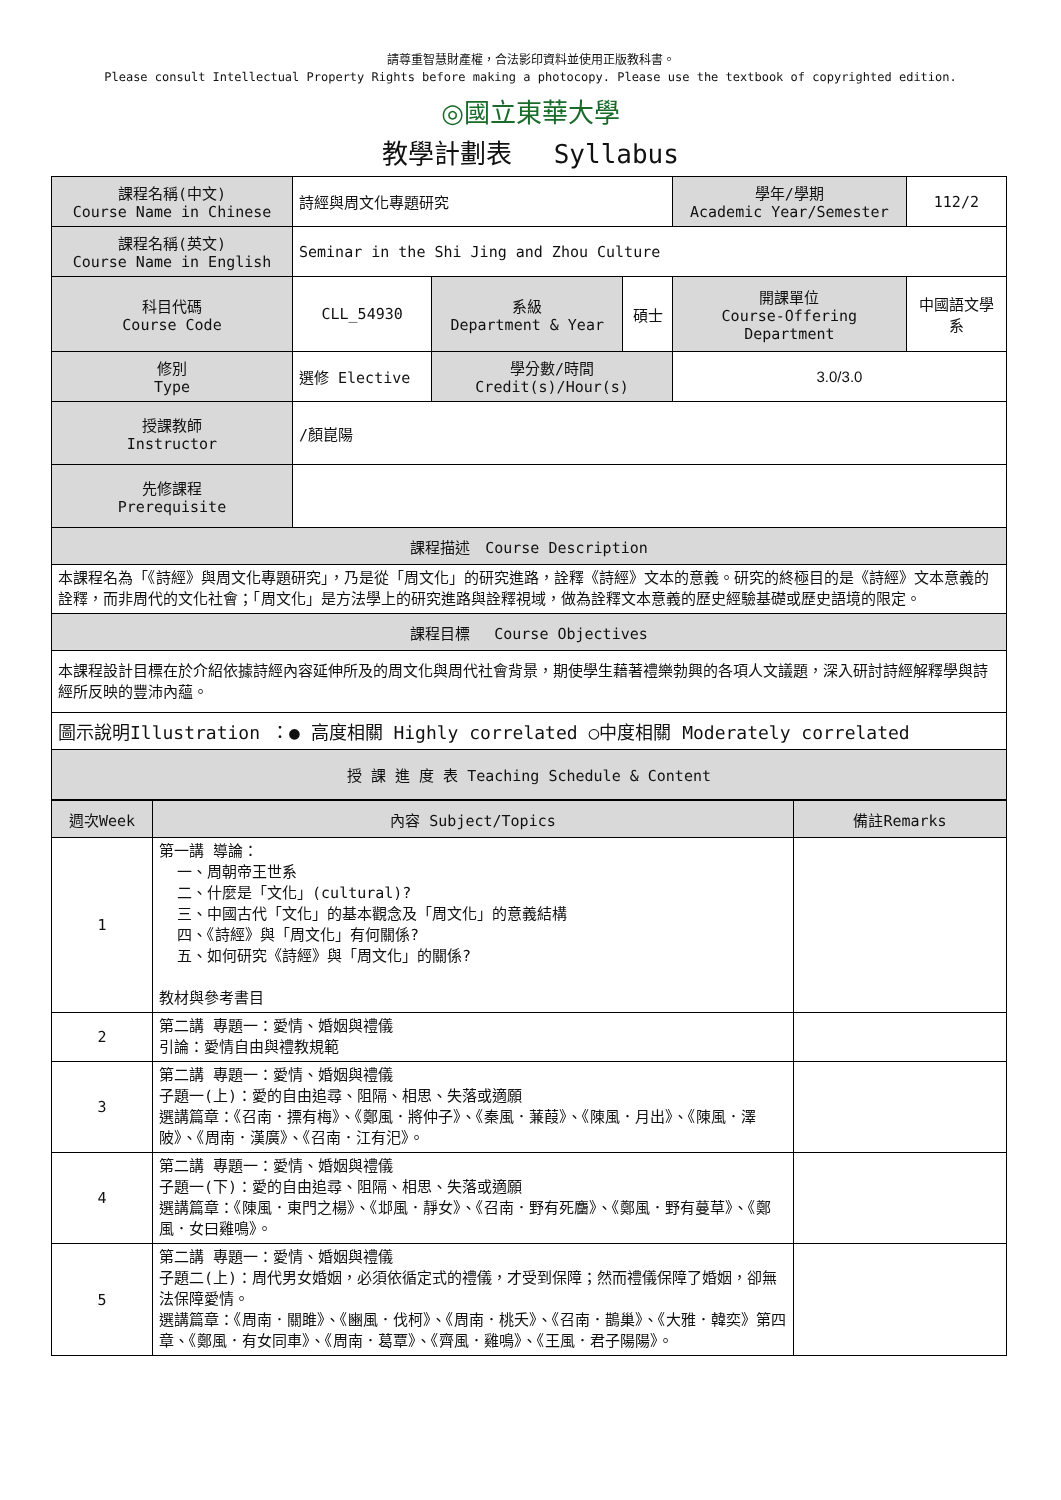請尊重智慧財產權，合法影印資料並使用正版教科書。
Please consult Intellectual Property Rights before making a photocopy. Please use the textbook of copyrighted edition.
◎國立東華大學
教學計劃表　 Syllabus
| 課程名稱(中文) Course Name in Chinese | 詩經與周文化專題研究 | | | 學年/學期 Academic Year/Semester | 112/2 |
| 課程名稱(英文) Course Name in English | Seminar in the Shi Jing and Zhou Culture | | | | |
| 科目代碼 Course Code | CLL_54930 | 系級 Department & Year | 碩士 | 開課單位 Course-Offering Department | 中國語文學系 |
| 修別 Type | 選修 Elective | 學分數/時間 Credit(s)/Hour(s) | | 3.0/3.0 | |
| 授課教師 Instructor | /顏崑陽 | | | | |
| 先修課程 Prerequisite | | | | | |
| 課程描述 Course Description | | | | | |
| 本課程名為「《詩經》與周文化專題研究」，乃是從「周文化」的研究進路，詮釋《詩經》文本的意義。研究的終極目的是《詩經》文本意義的詮釋，而非周代的文化社會；「周文化」是方法學上的研究進路與詮釋視域，做為詮釋文本意義的歷史經驗基礎或歷史語境的限定。 | | | | | |
| 課程目標 Course Objectives | | | | | |
| 本課程設計目標在於介紹依據詩經內容延伸所及的周文化與周代社會背景，期使學生藉著禮樂勃興的各項人文議題，深入研討詩經解釋學與詩經所反映的豐沛內蘊。 | | | | | |
| 圖示說明Illustration ：● 高度相關 Highly correlated ○中度相關 Moderately correlated | | | | | |
| 授 課 進 度 表 Teaching Schedule & Content | | | | | |
| 週次Week | 內容 Subject/Topics | 備註Remarks |
| --- | --- | --- |
| 1 | 第一講 導論： 一、周朝帝王世系 二、什麼是「文化」(cultural)? 三、中國古代「文化」的基本觀念及「周文化」的意義結構 四、《詩經》與「周文化」有何關係? 五、如何研究《詩經》與「周文化」的關係? 教材與參考書目 | |
| 2 | 第二講 專題一：愛情、婚姻與禮儀 引論：愛情自由與禮教規範 | |
| 3 | 第二講 專題一：愛情、婚姻與禮儀 子題一(上)：愛的自由追尋、阻隔、相思、失落或適願 選講篇章：《召南．摽有梅》、《鄭風．將仲子》、《秦風．蒹葭》、《陳風．月出》、《陳風．澤陂》、《周南．漢廣》、《召南．江有汜》。 | |
| 4 | 第二講 專題一：愛情、婚姻與禮儀 子題一(下)：愛的自由追尋、阻隔、相思、失落或適願 選講篇章：《陳風．東門之楊》、《邶風．靜女》、《召南．野有死麕》、《鄭風．野有蔓草》、《鄭風．女曰雞鳴》。 | |
| 5 | 第二講 專題一：愛情、婚姻與禮儀 子題二(上)：周代男女婚姻，必須依循定式的禮儀，才受到保障；然而禮儀保障了婚姻，卻無法保障愛情。 選講篇章：《周南．關雎》、《豳風．伐柯》、《周南．桃夭》、《召南．鵲巢》、《大雅．韓奕》第四章、《鄭風．有女同車》、《周南．葛覃》、《齊風．雞鳴》、《王風．君子陽陽》。 | |